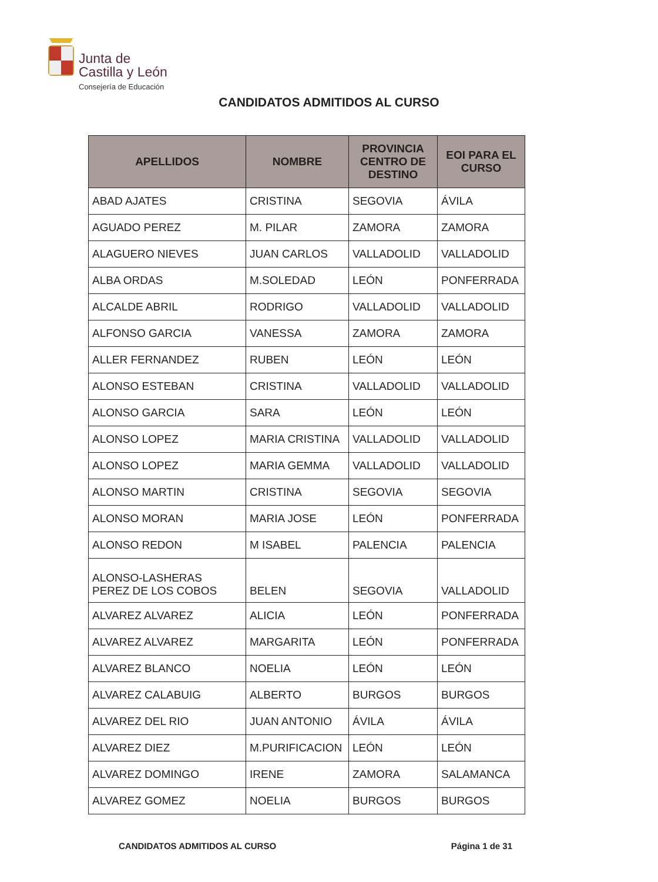Junta de
Castilla y León
Consejería de Educación
CANDIDATOS ADMITIDOS AL CURSO
| APELLIDOS | NOMBRE | PROVINCIA CENTRO DE DESTINO | EOI PARA EL CURSO |
| --- | --- | --- | --- |
| ABAD AJATES | CRISTINA | SEGOVIA | ÁVILA |
| AGUADO PEREZ | M. PILAR | ZAMORA | ZAMORA |
| ALAGUERO NIEVES | JUAN CARLOS | VALLADOLID | VALLADOLID |
| ALBA ORDAS | M.SOLEDAD | LEÓN | PONFERRADA |
| ALCALDE ABRIL | RODRIGO | VALLADOLID | VALLADOLID |
| ALFONSO GARCIA | VANESSA | ZAMORA | ZAMORA |
| ALLER FERNANDEZ | RUBEN | LEÓN | LEÓN |
| ALONSO ESTEBAN | CRISTINA | VALLADOLID | VALLADOLID |
| ALONSO GARCIA | SARA | LEÓN | LEÓN |
| ALONSO LOPEZ | MARIA CRISTINA | VALLADOLID | VALLADOLID |
| ALONSO LOPEZ | MARIA GEMMA | VALLADOLID | VALLADOLID |
| ALONSO MARTIN | CRISTINA | SEGOVIA | SEGOVIA |
| ALONSO MORAN | MARIA JOSE | LEÓN | PONFERRADA |
| ALONSO REDON | M ISABEL | PALENCIA | PALENCIA |
| ALONSO-LASHERAS PEREZ DE LOS COBOS | BELEN | SEGOVIA | VALLADOLID |
| ALVAREZ ALVAREZ | ALICIA | LEÓN | PONFERRADA |
| ALVAREZ ALVAREZ | MARGARITA | LEÓN | PONFERRADA |
| ALVAREZ BLANCO | NOELIA | LEÓN | LEÓN |
| ALVAREZ CALABUIG | ALBERTO | BURGOS | BURGOS |
| ALVAREZ DEL RIO | JUAN ANTONIO | ÁVILA | ÁVILA |
| ALVAREZ DIEZ | M.PURIFICACION | LEÓN | LEÓN |
| ALVAREZ DOMINGO | IRENE | ZAMORA | SALAMANCA |
| ALVAREZ GOMEZ | NOELIA | BURGOS | BURGOS |
CANDIDATOS ADMITIDOS AL CURSO Página 1 de 31